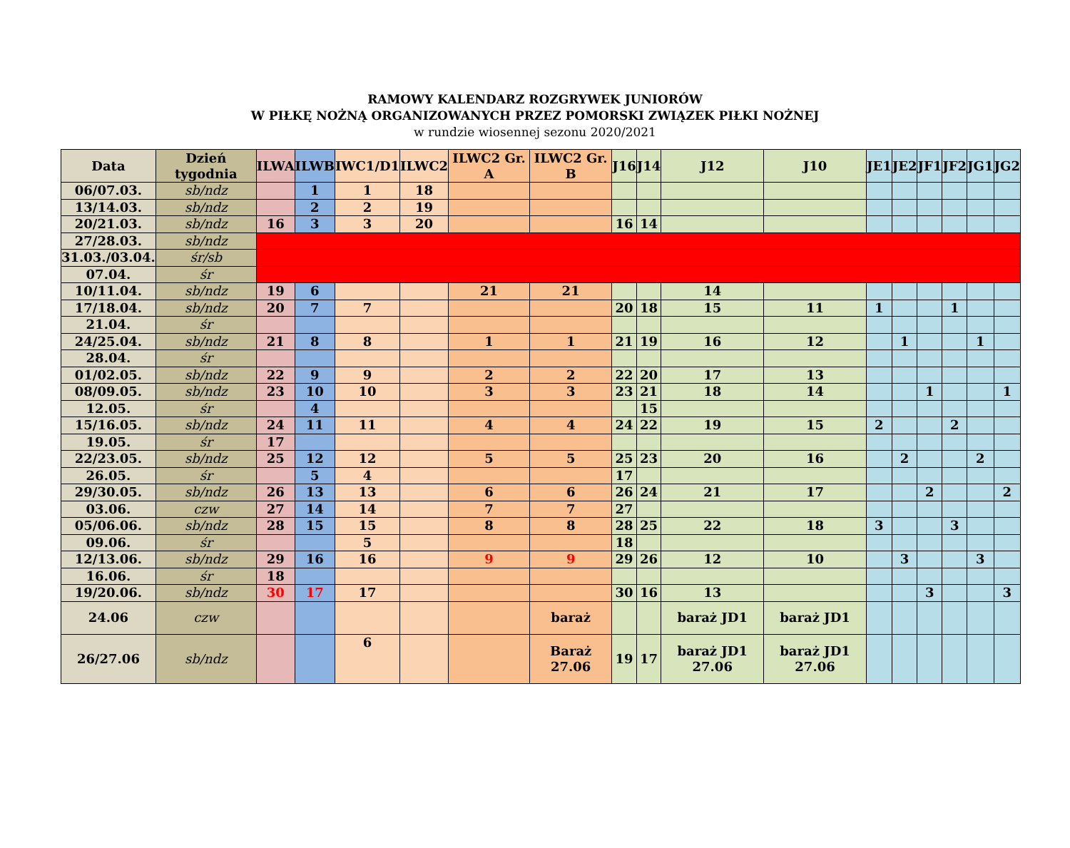RAMOWY KALENDARZ ROZGRYWEK JUNIORÓW
W PIŁKĘ NOŻNĄ ORGANIZOWANYCH PRZEZ POMORSKI ZWIĄZEK PIŁKI NOŻNEJ
w rundzie wiosennej sezonu 2020/2021
| Data | Dzień tygodnia | ILWA | ILWB | IWC1/D1 | ILWC2 | ILWC2 Gr. A | ILWC2 Gr. B | J16 | J14 | J12 | J10 | JE1 | JE2 | JF1 | JF2 | JG1 | JG2 |
| --- | --- | --- | --- | --- | --- | --- | --- | --- | --- | --- | --- | --- | --- | --- | --- | --- | --- |
| 06/07.03. | sb/ndz | | 1 | 1 | 18 | | | | | | | | | | | | |
| 13/14.03. | sb/ndz | | 2 | 2 | 19 | | | | | | | | | | | | |
| 20/21.03. | sb/ndz | 16 | 3 | 3 | 20 | | | 16 | 14 | | | | | | | | |
| 27/28.03. | sb/ndz | | | | | | | | | | | | | | | | |
| 31.03./03.04. | śr/sb | | | | | | | | | | | | | | | | |
| 07.04. | śr | | | | | | | | | | | | | | | | |
| 10/11.04. | sb/ndz | 19 | 6 | | | 21 | 21 | | | 14 | | | | | | | |
| 17/18.04. | sb/ndz | 20 | 7 | 7 | | | | 20 | 18 | 15 | 11 | 1 | | | 1 | | |
| 21.04. | śr | | | | | | | | | | | | | | | | |
| 24/25.04. | sb/ndz | 21 | 8 | 8 | | 1 | 1 | 21 | 19 | 16 | 12 | | 1 | | | 1 | |
| 28.04. | śr | | | | | | | | | | | | | | | | |
| 01/02.05. | sb/ndz | 22 | 9 | 9 | | 2 | 2 | 22 | 20 | 17 | 13 | | | | | | |
| 08/09.05. | sb/ndz | 23 | 10 | 10 | | 3 | 3 | 23 | 21 | 18 | 14 | | | 1 | | | 1 |
| 12.05. | śr | | 4 | | | | | | 15 | | | | | | | | |
| 15/16.05. | sb/ndz | 24 | 11 | 11 | | 4 | 4 | 24 | 22 | 19 | 15 | 2 | | | 2 | | |
| 19.05. | śr | 17 | | | | | | | | | | | | | | | |
| 22/23.05. | sb/ndz | 25 | 12 | 12 | | 5 | 5 | 25 | 23 | 20 | 16 | | 2 | | | 2 | |
| 26.05. | śr | | 5 | 4 | | | | 17 | | | | | | | | | |
| 29/30.05. | sb/ndz | 26 | 13 | 13 | | 6 | 6 | 26 | 24 | 21 | 17 | | | 2 | | | 2 |
| 03.06. | czw | 27 | 14 | 14 | | 7 | 7 | 27 | | | | | | | | | |
| 05/06.06. | sb/ndz | 28 | 15 | 15 | | 8 | 8 | 28 | 25 | 22 | 18 | 3 | | | 3 | | |
| 09.06. | śr | | | 5 | | | | 18 | | | | | | | | | |
| 12/13.06. | sb/ndz | 29 | 16 | 16 | | 9 | 9 | 29 | 26 | 12 | 10 | | 3 | | | 3 | |
| 16.06. | śr | 18 | | | | | | | | | | | | | | | |
| 19/20.06. | sb/ndz | 30 | 17 | 17 | | | | 30 | 16 | 13 | | | | 3 | | | 3 |
| 24.06 | czw | | | | | | baraż | | | baraż JD1 | baraż JD1 | | | | | | |
| 26/27.06 | sb/ndz | | | 6 | | | Baraż 27.06 | 19 | 17 | baraż JD1 27.06 | baraż JD1 27.06 | | | | | | |